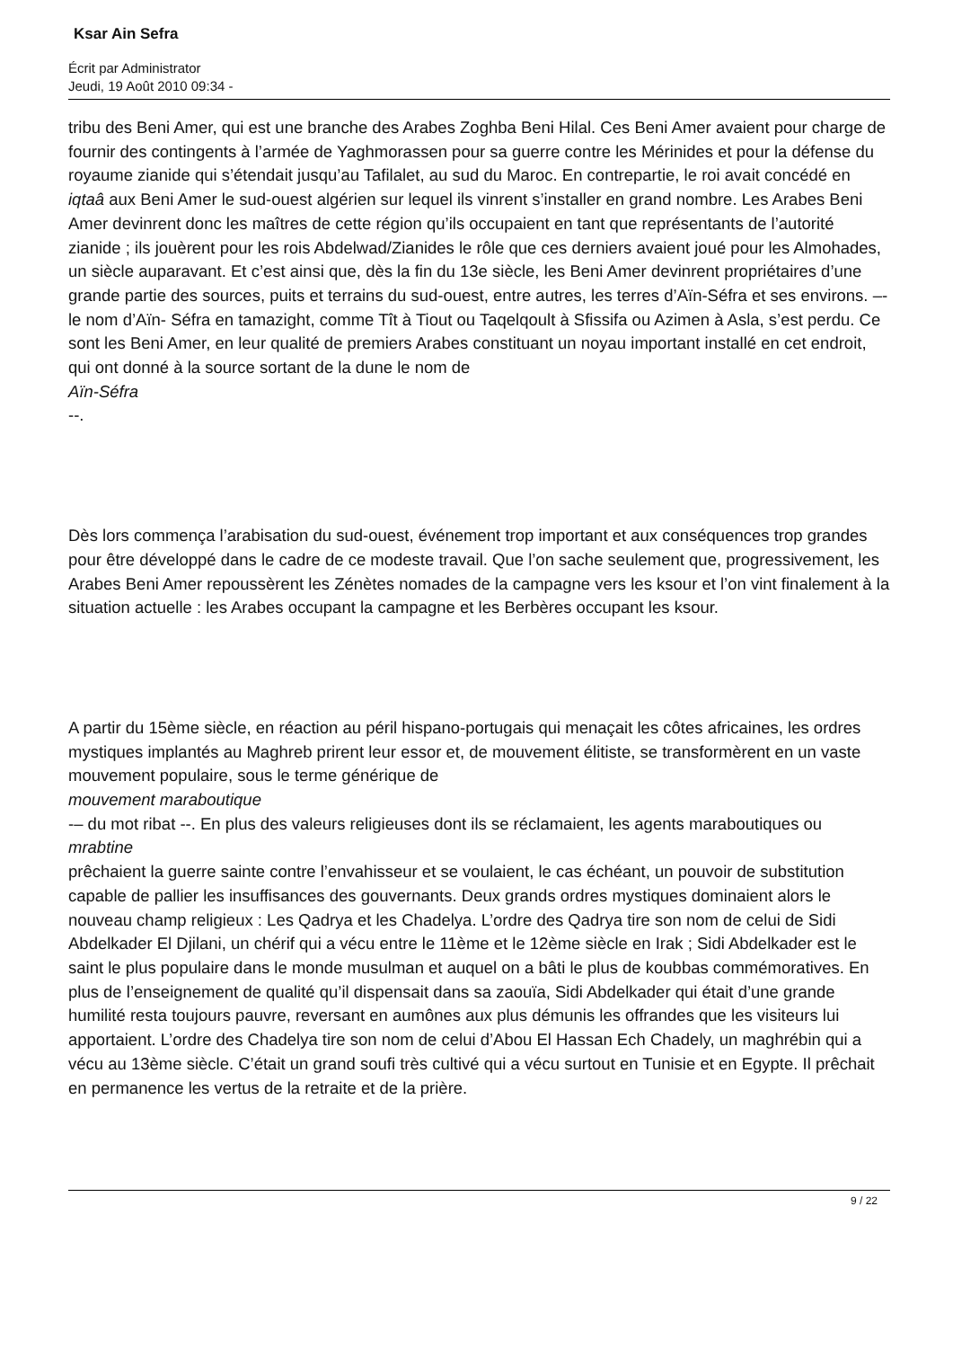Ksar Ain Sefra
Écrit par Administrator
Jeudi, 19 Août 2010 09:34 -
tribu des Beni Amer, qui est une branche des Arabes Zoghba Beni Hilal. Ces Beni Amer avaient pour charge de fournir des contingents à l’armée de Yaghmorassen pour sa guerre contre les Mérinides et pour la défense du royaume zianide qui s’étendait jusqu’au Tafilalet, au sud du Maroc. En contrepartie, le roi avait concédé en iqtaâ aux Beni Amer le sud-ouest algérien sur lequel ils vinrent s’installer en grand nombre. Les Arabes Beni Amer devinrent donc les maîtres de cette région qu’ils occupaient en tant que représentants de l’autorité zianide ; ils jouèrent pour les rois Abdelwad/Zianides le rôle que ces derniers avaient joué pour les Almohades, un siècle auparavant. Et c’est ainsi que, dès la fin du 13e siècle, les Beni Amer devinrent propriétaires d’une grande partie des sources, puits et terrains du sud-ouest, entre autres, les terres d’Aïn-Séfra et ses environs. –- le nom d’Aïn- Séfra en tamazight, comme Tît à Tiout ou Taqelqoult à Sfissifa ou Azimen à Asla, s’est perdu. Ce sont les Beni Amer, en leur qualité de premiers Arabes constituant un noyau important installé en cet endroit, qui ont donné à la source sortant de la dune le nom de
Aïn-Séfra
--.
Dès lors commença l’arabisation du sud-ouest, événement trop important et aux conséquences trop grandes pour être développé dans le cadre de ce modeste travail. Que l’on sache seulement que, progressivement, les Arabes Beni Amer repoussèrent les Zénètes nomades de la campagne vers les ksour et l’on vint finalement à la situation actuelle : les Arabes occupant la campagne et les Berbères occupant les ksour.
A partir du 15ème siècle, en réaction au péril hispano-portugais qui menaçait les côtes africaines, les ordres mystiques implantés au Maghreb prirent leur essor et, de mouvement élitiste, se transformèrent en un vaste mouvement populaire, sous le terme générique de
mouvement maraboutique
-– du mot ribat --. En plus des valeurs religieuses dont ils se réclamaient, les agents maraboutiques ou
mrabtine
prêchaient la guerre sainte contre l’envahisseur et se voulaient, le cas échéant, un pouvoir de substitution capable de pallier les insuffisances des gouvernants. Deux grands ordres mystiques dominaient alors le nouveau champ religieux : Les Qadrya et les Chadelya. L’ordre des Qadrya tire son nom de celui de Sidi Abdelkader El Djilani, un chérif qui a vécu entre le 11ème et le 12ème siècle en Irak ; Sidi Abdelkader est le saint le plus populaire dans le monde musulman et auquel on a bâti le plus de koubbas commémoratives. En plus de l’enseignement de qualité qu’il dispensait dans sa zaouïa, Sidi Abdelkader qui était d’une grande humilité resta toujours pauvre, reversant en aumônes aux plus démunis les offrandes que les visiteurs lui apportaient. L’ordre des Chadelya tire son nom de celui d’Abou El Hassan Ech Chadely, un maghrébin qui a vécu au 13ème siècle. C’était un grand soufi très cultivé qui a vécu surtout en Tunisie et en Egypte. Il prêchait en permanence les vertus de la retraite et de la prière.
9 / 22